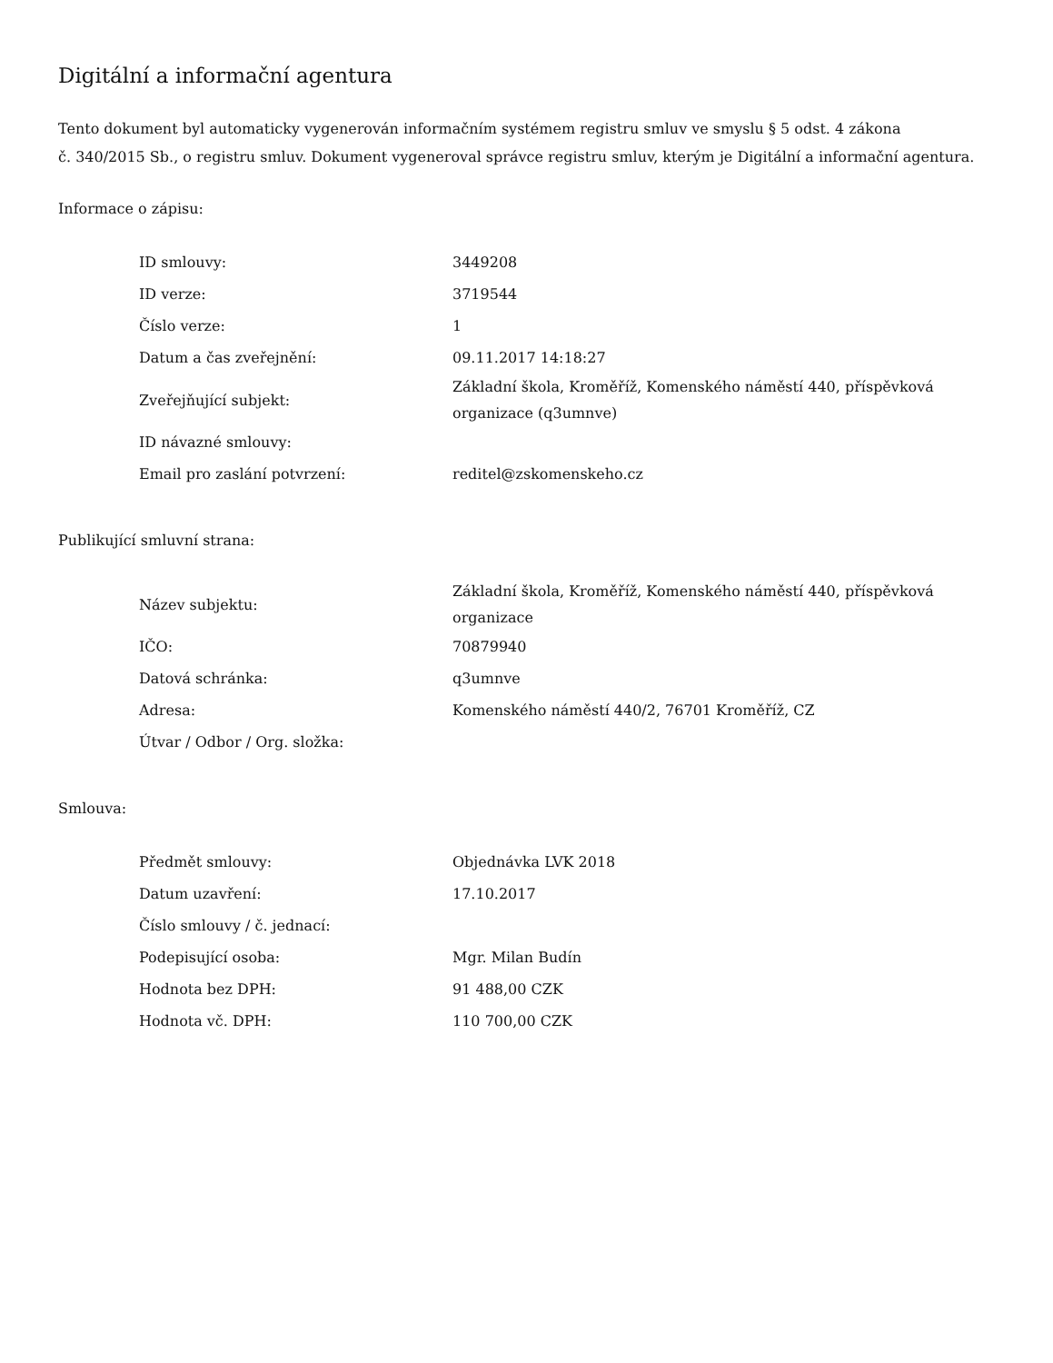Digitální a informační agentura
Tento dokument byl automaticky vygenerován informačním systémem registru smluv ve smyslu § 5 odst. 4 zákona
č. 340/2015 Sb., o registru smluv. Dokument vygeneroval správce registru smluv, kterým je Digitální a informační agentura.
Informace o zápisu:
| ID smlouvy: | 3449208 |
| ID verze: | 3719544 |
| Číslo verze: | 1 |
| Datum a čas zveřejnění: | 09.11.2017 14:18:27 |
| Zveřejňující subjekt: | Základní škola, Kroměříž, Komenského náměstí 440, příspěvková organizace (q3umnve) |
| ID návazné smlouvy: | |
| Email pro zaslání potvrzení: | reditel@zskomenskeho.cz |
Publikující smluvní strana:
| Název subjektu: | Základní škola, Kroměříž, Komenského náměstí 440, příspěvková organizace |
| IČO: | 70879940 |
| Datová schránka: | q3umnve |
| Adresa: | Komenského náměstí 440/2, 76701 Kroměříž, CZ |
| Útvar / Odbor / Org. složka: | |
Smlouva:
| Předmět smlouvy: | Objednávka LVK 2018 |
| Datum uzavření: | 17.10.2017 |
| Číslo smlouvy / č. jednací: | |
| Podepisující osoba: | Mgr. Milan Budín |
| Hodnota bez DPH: | 91 488,00 CZK |
| Hodnota vč. DPH: | 110 700,00 CZK |